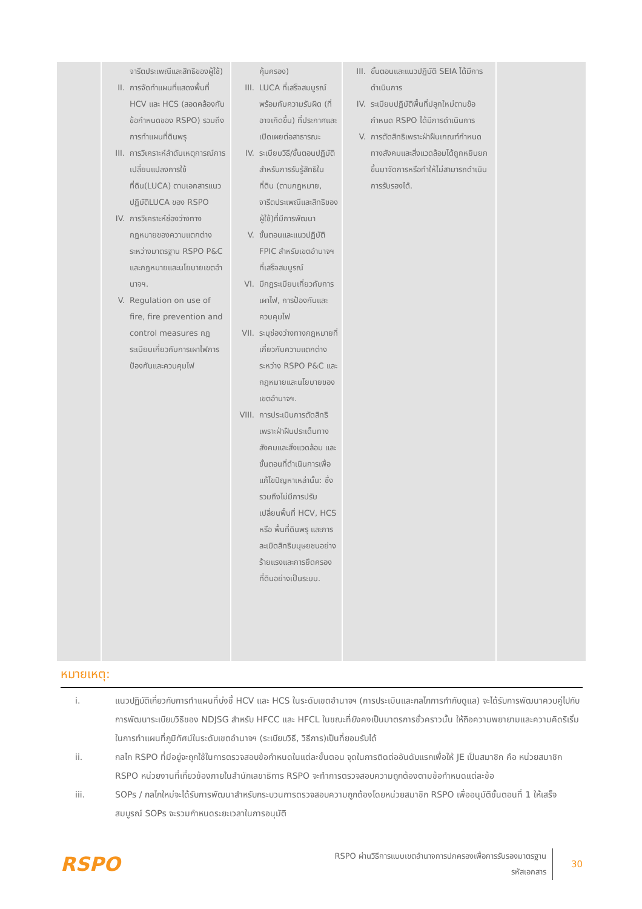| | จารีตประเพณีและสิทธิของผู้ใช้) II. การจัดทำแผนที่แสดงพื้นที่ HCV และ HCS (สอดคล้องกับข้อกำหนดของ RSPO) รวมถึงการทำแผนที่ดินพรุ III. การวิเคราะห์ลำดับเหตุการณ์การเปลี่ยนแปลงการใช้ที่ดิน(LUCA) ตามเอกสารแนวปฏิบัติLUCA ของ RSPO IV. การวิเคราะห์ช่องว่างทางกฎหมายของความแตกต่างระหว่างมาตรฐาน RSPO P&C และกฎหมายและนโยบายเขตอำนาจฯ. V. Regulation on use of fire, fire prevention and control measures กฎระเบียบเกี่ยวกับการเผาไฟการป้องกันและควบคุมไฟ | คุ้มครอง) III. LUCA ที่เสร็จสมบูรณ์พร้อมกับความรับผิด (ที่อาจเกิดขึ้น) ที่ประกาศและเปิดเผยต่อสาธารณะ IV. ระเบียบวิธี/ขั้นตอนปฏิบัติสำหรับการรับรู้สิทธิในที่ดิน (ตามกฎหมาย, จารีตประเพณีและสิทธิของผู้ใช้)ที่มีการพัฒนา V. ขั้นตอนและแนวปฏิบัติ FPIC สำหรับเขตอำนาจฯที่เสร็จสมบูรณ์ VI. มีกฎระเบียบเกี่ยวกับการเผาไฟ, การป้องกันและควบคุมไฟ VII. ระบุช่องว่างทางกฎหมายที่เกี่ยวกับความแตกต่างระหว่าง RSPO P&C และกฎหมายและนโยบายของเขตอำนาจฯ. VIII. การประเมินการตัดสิทธิเพราะฝ่าฝืนประเด็นทางสังคมและสิ่งแวดล้อม และขั้นตอนที่ดำเนินการเพื่อแก้ไขปัญหาเหล่านั้น: ซึ่งรวมถึงไม่มีการปรับเปลี่ยนพื้นที่ HCV, HCS หรือ พื้นที่ดินพรุ และการละเมิดสิทธิมนุษยชนอย่างร้ายแรงและการยึดครองที่ดินอย่างเป็นระบบ. | III. ขั้นตอนและแนวปฏิบัติ SEIA ได้มีการดำเนินการ IV. ระเบียบปฏิบัติพื้นที่ปลูกใหม่ตามข้อกำหนด RSPO ได้มีการดำเนินการ V. การตัดสิทธิเพราะฝ่าฝืนเกณฑ์กำหนดทางสังคมและสิ่งแวดล้อมได้ถูกหยิบยกขึ้นมาจัดการหรือทำให้ไม่สามารถดำเนินการรับรองได้. | |
หมายเหตุ:
i. แนวปฏิบัติเกี่ยวกับการทำแผนที่บ่งชี้ HCV และ HCS ในระดับเขตอำนาจฯ (การประเมินและกลไกการกำกับดูแล) จะได้รับการพัฒนาควบคู่ไปกับการพัฒนาระเบียบวิธีของ NDJSG สำหรับ HFCC และ HFCL ในขณะที่ยังคงเป็นมาตรการชั่วคราวนั้น ให้ถือความพยายามและความคิดริเริ่มในการทำแผนที่ภูมิทัศน์ในระดับเขตอำนาจฯ (ระเบียบวิธี, วิธีการ)เป็นที่ยอมรับได้
ii. กลไก RSPO ที่มีอยู่จะถูกใช้ในการตรวจสอบข้อกำหนดในแต่ละขั้นตอน จุดในการติดต่ออันดับแรกเพื่อให้ JE เป็นสมาชิก คือ หน่วยสมาชิก RSPO หน่วยงานที่เกี่ยวข้องภายในสำนักเลขาธิการ RSPO จะทำการตรวจสอบความถูกต้องตามข้อกำหนดแต่ละข้อ
iii. SOPs / กลไกใหม่จะได้รับการพัฒนาสำหรับกระบวนการตรวจสอบความถูกต้องโดยหน่วยสมาชิก RSPO เพื่ออนุมัติขั้นตอนที่ 1 ให้เสร็จสมบูรณ์ SOPs จะรวมกำหนดระยะเวลาในการอนุมัติ
RSPO
RSPO ผ่านวิธีการแบบเขตอำนาจการปกครองเพื่อการรับรองมาตรฐาน
รหัสเอกสาร
30